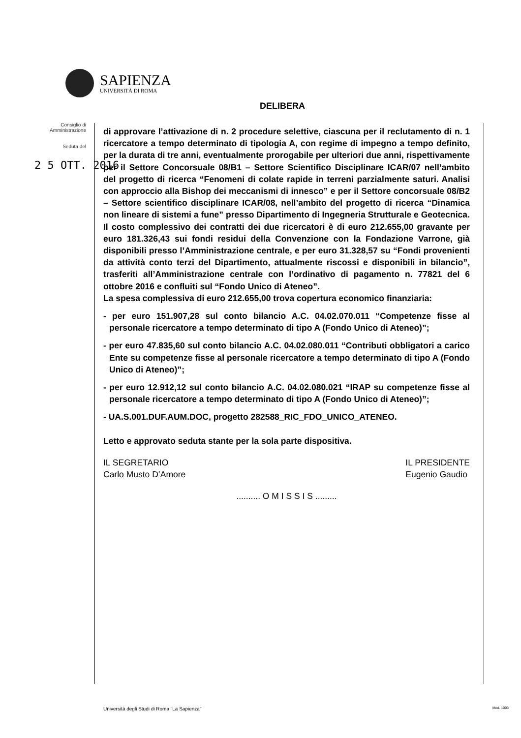SAPIENZA
UNIVERSITÀ DI ROMA
DELIBERA
Consiglio di Amministrazione
Seduta del
2 5 OTT. 2016
di approvare l’attivazione di n. 2 procedure selettive, ciascuna per il reclutamento di n. 1 ricercatore a tempo determinato di tipologia A, con regime di impegno a tempo definito, per la durata di tre anni, eventualmente prorogabile per ulteriori due anni, rispettivamente per il Settore Concorsuale 08/B1 – Settore Scientifico Disciplinare ICAR/07 nell’ambito del progetto di ricerca “Fenomeni di colate rapide in terreni parzialmente saturi. Analisi con approccio alla Bishop dei meccanismi di innesco” e per il Settore concorsuale 08/B2 – Settore scientifico disciplinare ICAR/08, nell’ambito del progetto di ricerca “Dinamica non lineare di sistemi a fune” presso Dipartimento di Ingegneria Strutturale e Geotecnica.
Il costo complessivo dei contratti dei due ricercatori è di euro 212.655,00 gravante per euro 181.326,43 sui fondi residui della Convenzione con la Fondazione Varrone, già disponibili presso l’Amministrazione centrale, e per euro 31.328,57 su “Fondi provenienti da attività conto terzi del Dipartimento, attualmente riscossi e disponibili in bilancio”, trasferiti all’Amministrazione centrale con l’ordinativo di pagamento n. 77821 del 6 ottobre 2016 e confluiti sul “Fondo Unico di Ateneo”.
La spesa complessiva di euro 212.655,00 trova copertura economico finanziaria:
- per euro 151.907,28 sul conto bilancio A.C. 04.02.070.011 “Competenze fisse al personale ricercatore a tempo determinato di tipo A (Fondo Unico di Ateneo)”;
- per euro 47.835,60 sul conto bilancio A.C. 04.02.080.011 “Contributi obbligatori a carico Ente su competenze fisse al personale ricercatore a tempo determinato di tipo A (Fondo Unico di Ateneo)”;
- per euro 12.912,12 sul conto bilancio A.C. 04.02.080.021 “IRAP su competenze fisse al personale ricercatore a tempo determinato di tipo A (Fondo Unico di Ateneo)”;
- UA.S.001.DUF.AUM.DOC, progetto 282588_RIC_FDO_UNICO_ATENEO.
Letto e approvato seduta stante per la sola parte dispositiva.
IL SEGRETARIO
Carlo Musto D’Amore
IL PRESIDENTE
Eugenio Gaudio
.......... O M I S S I S .........
Università degli Studi di Roma "La Sapienza"
Mod. 1003